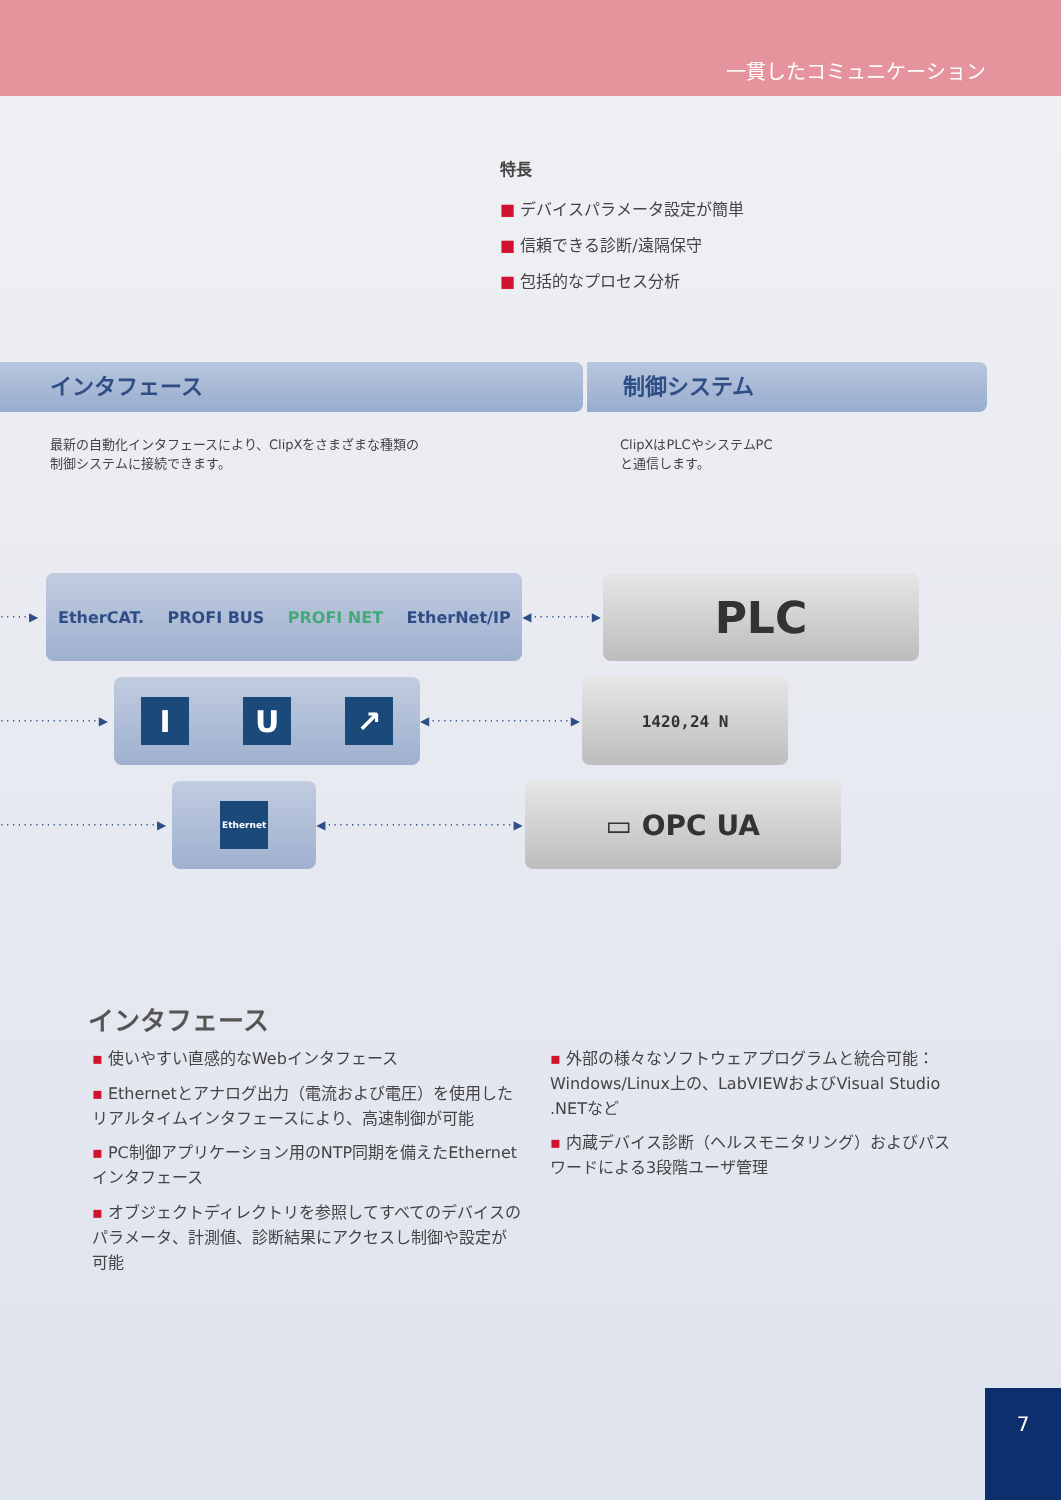一貫したコミュニケーション
特長
■ デバイスパラメータ設定が簡単
■ 信頼できる診断/遠隔保守
■ 包括的なプロセス分析
インタフェース 制御システム
最新の自動化インタフェースにより、ClipXをさまざまな種類の
制御システムに接続できます。
ClipXはPLCやシステムPC
と通信します。
·····▶
EtherCAT. PROFI BUS PROFI NET EtherNet/IP
◀··········▶
PLC
·················▶
I U ↗
◀························▶
1420,24 N
···························▶
Ethernet
◀································▶
▭ OPC UA
インタフェース
▪ 使いやすい直感的なWebインタフェース
▪ Ethernetとアナログ出力（電流および電圧）を使用したリアルタイムインタフェースにより、高速制御が可能
▪ PC制御アプリケーション用のNTP同期を備えたEthernetインタフェース
▪ オブジェクトディレクトリを参照してすべてのデバイスのパラメータ、計測値、診断結果にアクセスし制御や設定が可能
▪ 外部の様々なソフトウェアプログラムと統合可能：Windows/Linux上の、LabVIEWおよびVisual Studio .NETなど
▪ 内蔵デバイス診断（ヘルスモニタリング）およびパスワードによる3段階ユーザ管理
7